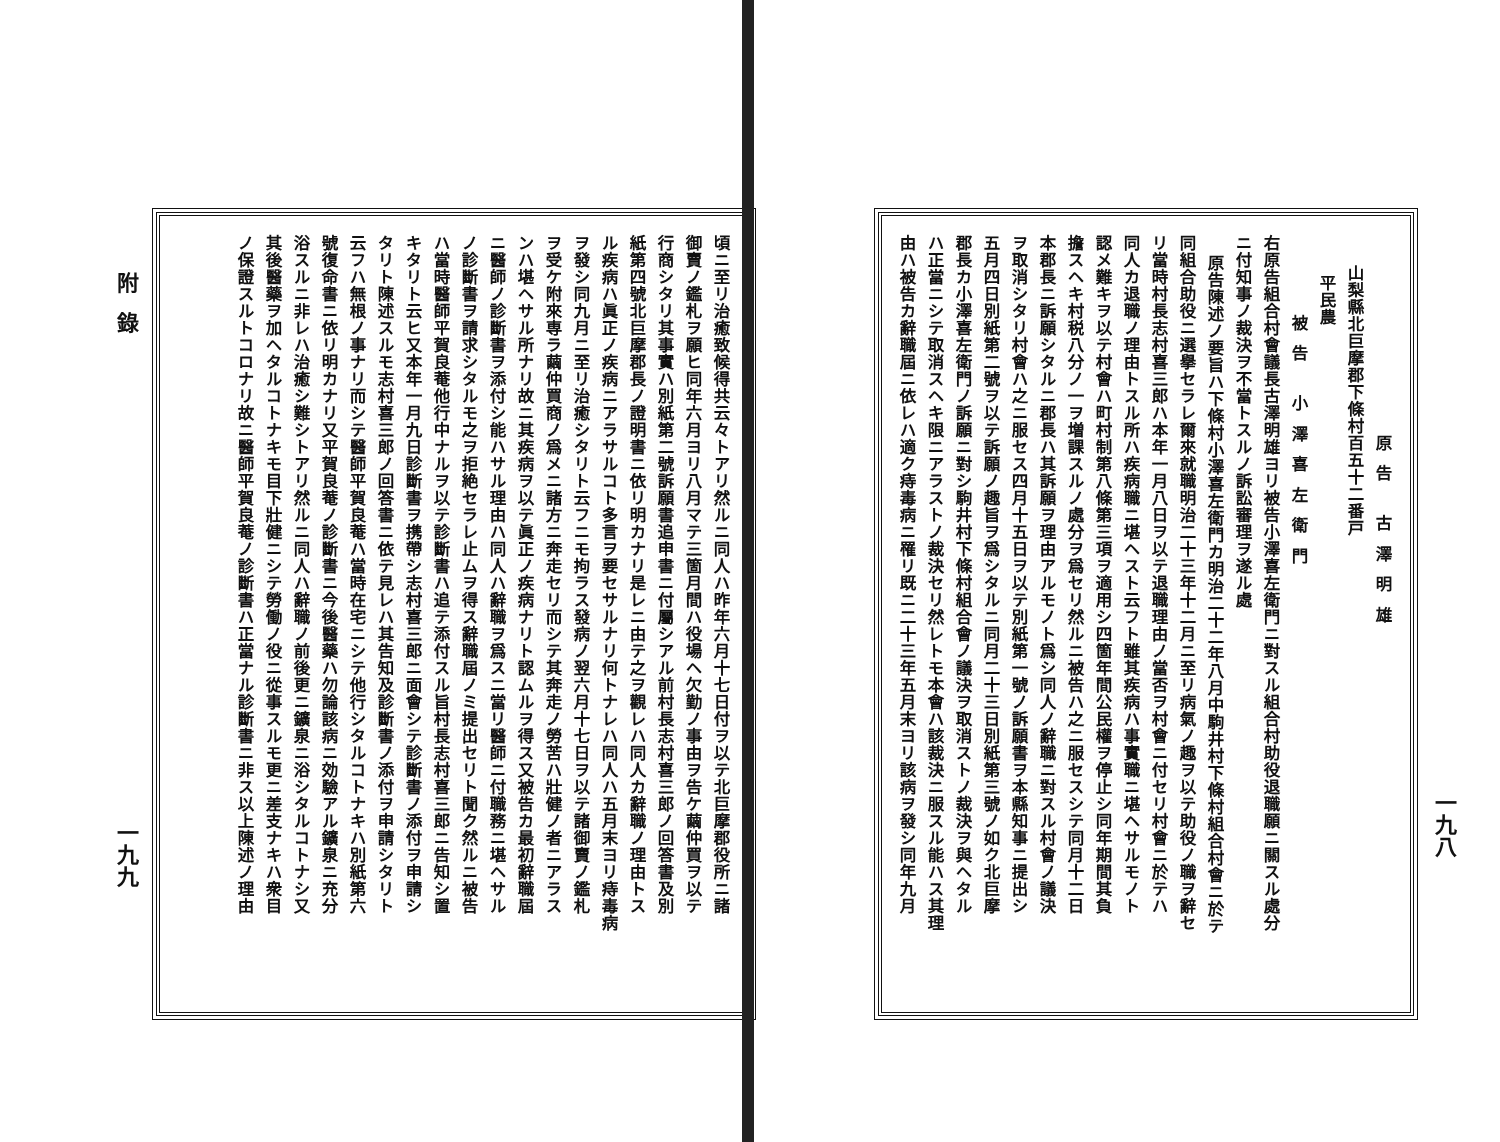一九八
原告 古澤明雄
山梨縣北巨摩郡下條村百五十二番戸
平民農
被告 小澤喜左衛門
右原告組合村會議長古澤明雄ヨリ被告小澤喜左衛門ニ對スル組合村助役退職願ニ關スル處分
ニ付知事ノ裁決ヲ不當トスルノ訴訟審理ヲ遂ル處
原告陳述ノ要旨ハ下條村小澤喜左衛門カ明治二十二年八月中駒井村下條村組合村會ニ於テ
同組合助役ニ選擧セラレ爾來就職明治二十三年十二月ニ至リ病氣ノ趣ヲ以テ助役ノ職ヲ辭セ
リ當時村長志村喜三郎ハ本年一月八日ヲ以テ退職理由ノ當否ヲ村會ニ付セリ村會ニ於テハ
同人カ退職ノ理由トスル所ハ疾病職ニ堪ヘスト云フト雖其疾病ハ事實職ニ堪ヘサルモノト
認メ難キヲ以テ村會ハ町村制第八條第三項ヲ適用シ四箇年間公民權ヲ停止シ同年期間其負
擔スヘキ村税八分ノ一ヲ増課スルノ處分ヲ爲セリ然ルニ被告ハ之ニ服セスシテ同月十二日
本郡長ニ訴願シタルニ郡長ハ其訴願ヲ理由アルモノト爲シ同人ノ辭職ニ對スル村會ノ議決
ヲ取消シタリ村會ハ之ニ服セス四月十五日ヲ以テ別紙第一號ノ訴願書ヲ本縣知事ニ提出シ
五月四日別紙第二號ヲ以テ訴願ノ趣旨ヲ爲シタルニ同月二十三日別紙第三號ノ如ク北巨摩
郡長カ小澤喜左衛門ノ訴願ニ對シ駒井村下條村組合會ノ議決ヲ取消ストノ裁決ヲ與ヘタル
ハ正當ニシテ取消スヘキ限ニアラストノ裁決セリ然レトモ本會ハ該裁決ニ服スル能ハス其理
由ハ被告カ辭職屆ニ依レハ適ク痔毒病ニ罹リ既ニ二十三年五月末ヨリ該病ヲ發シ同年九月
頃ニ至リ治癒致候得共云々トアリ然ルニ同人ハ昨年六月十七日付ヲ以テ北巨摩郡役所ニ諸
御賣ノ鑑札ヲ願ヒ同年六月ヨリ八月マテ三箇月間ハ役場ヘ欠勤ノ事由ヲ告ケ繭仲買ヲ以テ
行商シタリ其事實ハ別紙第二號訴願書追申書ニ付屬シアル前村長志村喜三郎ノ回答書及別
紙第四號北巨摩郡長ノ證明書ニ依リ明カナリ是レニ由テ之ヲ觀レハ同人カ辭職ノ理由トス
ル疾病ハ眞正ノ疾病ニアラサルコト多言ヲ要セサルナリ何トナレハ同人ハ五月末ヨリ痔毒病
ヲ發シ同九月ニ至リ治癒シタリト云フニモ拘ラス發病ノ翌六月十七日ヲ以テ諸御賣ノ鑑札
ヲ受ケ附來専ラ繭仲買商ノ爲メニ諸方ニ奔走セリ而シテ其奔走ノ勞苦ハ壯健ノ者ニアラス
ンハ堪ヘサル所ナリ故ニ其疾病ヲ以テ眞正ノ疾病ナリト認ムルヲ得ス又被告カ最初辭職屆
ニ醫師ノ診斷書ヲ添付シ能ハサル理由ハ同人ハ辭職ヲ爲スニ當リ醫師ニ付職務ニ堪ヘサル
ノ診斷書ヲ請求シタルモ之ヲ拒絶セラレ止ムヲ得ス辭職屆ノミ提出セリト聞ク然ルニ被告
ハ當時醫師平賀良菴他行中ナルヲ以テ診斷書ハ追テ添付スル旨村長志村喜三郎ニ告知シ置
キタリト云ヒ又本年一月九日診斷書ヲ携帶シ志村喜三郎ニ面會シテ診斷書ノ添付ヲ申請シ
タリト陳述スルモ志村喜三郎ノ回答書ニ依テ見レハ其告知及診斷書ノ添付ヲ申請シタリト
云フハ無根ノ事ナリ而シテ醫師平賀良菴ハ當時在宅ニシテ他行シタルコトナキハ別紙第六
號復命書ニ依リ明カナリ又平賀良菴ノ診斷書ニ今後醫藥ハ勿論該病ニ効驗アル鑛泉ニ充分
浴スルニ非レハ治癒シ難シトアリ然ルニ同人ハ辭職ノ前後更ニ鑛泉ニ浴シタルコトナシ又
其後醫藥ヲ加ヘタルコトナキモ目下壯健ニシテ勞働ノ役ニ從事スルモ更ニ差支ナキハ衆目
ノ保證スルトコロナリ故ニ醫師平賀良菴ノ診斷書ハ正當ナル診斷書ニ非ス以上陳述ノ理由
附錄
一九九